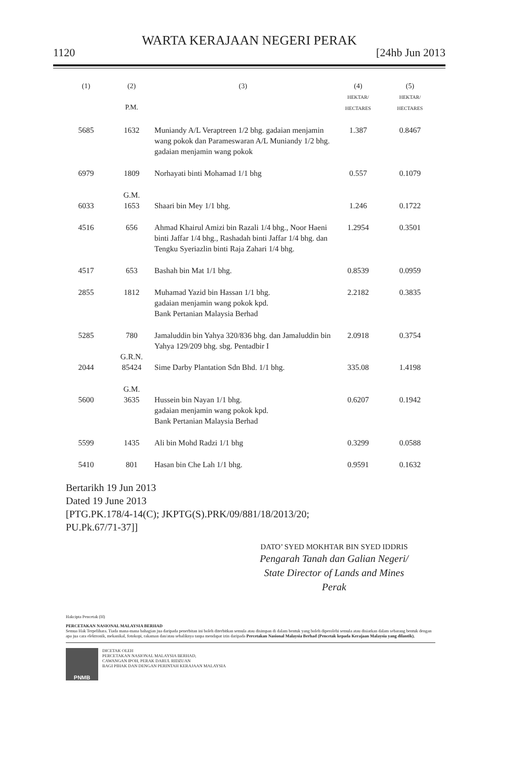WARTA KERAJAAN NEGERI PERAK
1120 [24hb Jun 2013
| (1) | (2) P.M. | (3) | (4) HEKTAR/ HECTARES | (5) HEKTAR/ HECTARES |
| --- | --- | --- | --- | --- |
| 5685 | 1632 | Muniandy A/L Veraptreen 1/2 bhg. gadaian menjamin wang pokok dan Parameswaran A/L Muniandy 1/2 bhg. gadaian menjamin wang pokok | 1.387 | 0.8467 |
| 6979 | 1809 | Norhayati binti Mohamad 1/1 bhg | 0.557 | 0.1079 |
| 6033 | G.M. 1653 | Shaari bin Mey 1/1 bhg. | 1.246 | 0.1722 |
| 4516 | 656 | Ahmad Khairul Amizi bin Razali 1/4 bhg., Noor Haeni binti Jaffar 1/4 bhg., Rashadah binti Jaffar 1/4 bhg. dan Tengku Syeriazlin binti Raja Zahari 1/4 bhg. | 1.2954 | 0.3501 |
| 4517 | 653 | Bashah bin Mat 1/1 bhg. | 0.8539 | 0.0959 |
| 2855 | 1812 | Muhamad Yazid bin Hassan 1/1 bhg. gadaian menjamin wang pokok kpd. Bank Pertanian Malaysia Berhad | 2.2182 | 0.3835 |
| 5285 | 780 | Jamaluddin bin Yahya 320/836 bhg. dan Jamaluddin bin Yahya 129/209 bhg. sbg. Pentadbir I | 2.0918 | 0.3754 |
| 2044 | G.R.N. 85424 | Sime Darby Plantation Sdn Bhd. 1/1 bhg. | 335.08 | 1.4198 |
| 5600 | G.M. 3635 | Hussein bin Nayan 1/1 bhg. gadaian menjamin wang pokok kpd. Bank Pertanian Malaysia Berhad | 0.6207 | 0.1942 |
| 5599 | 1435 | Ali bin Mohd Radzi 1/1 bhg | 0.3299 | 0.0588 |
| 5410 | 801 | Hasan bin Che Lah 1/1 bhg. | 0.9591 | 0.1632 |
Bertarikh 19 Jun 2013
Dated 19 June 2013
[PTG.PK.178/4-14(C); JKPTG(S).PRK/09/881/18/2013/20;
PU.Pk.67/71-37]]
DATO’ SYED MOKHTAR BIN SYED IDDRIS
Pengarah Tanah dan Galian Negeri/
State Director of Lands and Mines
Perak
Hakcipta Pencetak (H)
PERCETAKAN NASIONAL MALAYSIA BERHAD
Semua Hak Terpelihara. Tiada mana-mana bahagian jua daripada penerbitan ini boleh diterbitkan semula atau disimpan di dalam bentuk yang boleh diperolehi semula atau disiarkan dalam sebarang bentuk dengan apa jua cara elektronik, mekanikal, fotokopi, rakaman dan/atau sebaliknya tanpa mendapat izin daripada Percetakan Nasional Malaysia Berhad (Pencetak kepada Kerajaan Malaysia yang dilantik).
PNMB
DICETAK OLEH
PERCETAKAN NASIONAL MALAYSIA BERHAD,
CAWANGAN IPOH, PERAK DARUL RIDZUAN
BAGI PIHAK DAN DENGAN PERINTAH KERAJAAN MALAYSIA